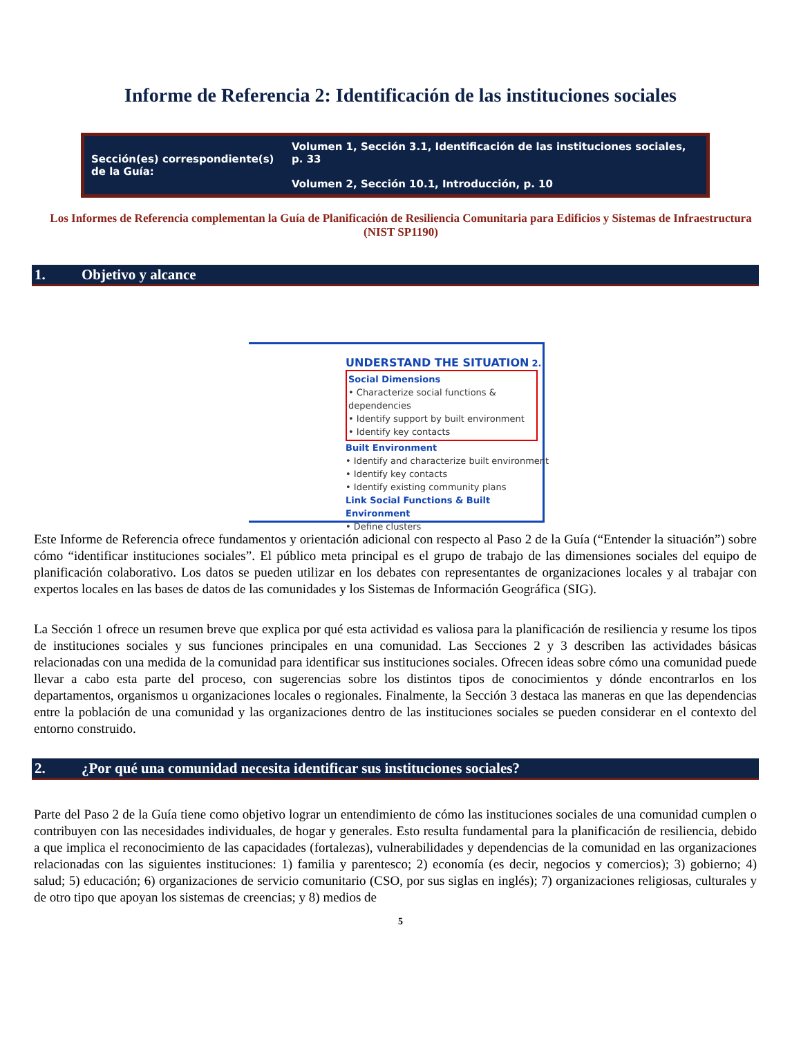Informe de Referencia 2: Identificación de las instituciones sociales
| Sección(es) correspondiente(s) de la Guía: | Volumen 1, Sección 3.1, Identificación de las instituciones sociales, p. 33 Volumen 2, Sección 10.1, Introducción, p. 10 |
Los Informes de Referencia complementan la Guía de Planificación de Resiliencia Comunitaria para Edificios y Sistemas de Infraestructura (NIST SP1190)
1. Objetivo y alcance
UNDERSTAND THE SITUATION 2.
Social Dimensions
• Characterize social functions & dependencies
• Identify support by built environment
• Identify key contacts
Built Environment
• Identify and characterize built environment
• Identify key contacts
• Identify existing community plans
Link Social Functions & Built Environment
• Define clusters
Este Informe de Referencia ofrece fundamentos y orientación adicional con respecto al Paso 2 de la Guía (“Entender la situación”) sobre cómo “identificar instituciones sociales”. El público meta principal es el grupo de trabajo de las dimensiones sociales del equipo de planificación colaborativo. Los datos se pueden utilizar en los debates con representantes de organizaciones locales y al trabajar con expertos locales en las bases de datos de las comunidades y los Sistemas de Información Geográfica (SIG).
La Sección 1 ofrece un resumen breve que explica por qué esta actividad es valiosa para la planificación de resiliencia y resume los tipos de instituciones sociales y sus funciones principales en una comunidad. Las Secciones 2 y 3 describen las actividades básicas relacionadas con una medida de la comunidad para identificar sus instituciones sociales. Ofrecen ideas sobre cómo una comunidad puede llevar a cabo esta parte del proceso, con sugerencias sobre los distintos tipos de conocimientos y dónde encontrarlos en los departamentos, organismos u organizaciones locales o regionales. Finalmente, la Sección 3 destaca las maneras en que las dependencias entre la población de una comunidad y las organizaciones dentro de las instituciones sociales se pueden considerar en el contexto del entorno construido.
2. ¿Por qué una comunidad necesita identificar sus instituciones sociales?
Parte del Paso 2 de la Guía tiene como objetivo lograr un entendimiento de cómo las instituciones sociales de una comunidad cumplen o contribuyen con las necesidades individuales, de hogar y generales. Esto resulta fundamental para la planificación de resiliencia, debido a que implica el reconocimiento de las capacidades (fortalezas), vulnerabilidades y dependencias de la comunidad en las organizaciones relacionadas con las siguientes instituciones: 1) familia y parentesco; 2) economía (es decir, negocios y comercios); 3) gobierno; 4) salud; 5) educación; 6) organizaciones de servicio comunitario (CSO, por sus siglas en inglés); 7) organizaciones religiosas, culturales y de otro tipo que apoyan los sistemas de creencias; y 8) medios de
5